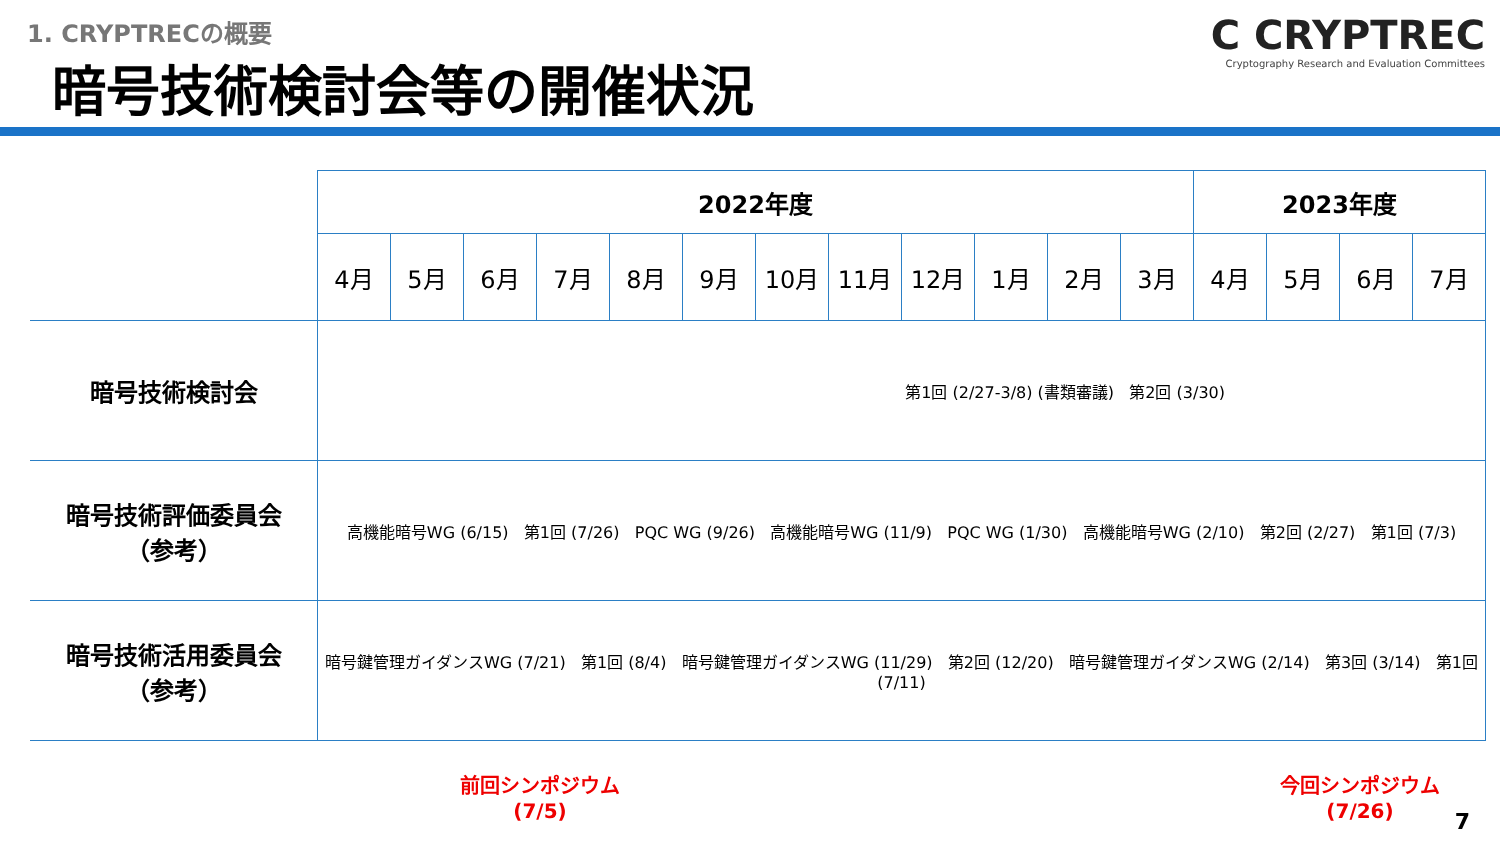1. CRYPTRECの概要
暗号技術検討会等の開催状況
C CRYPTREC
Cryptography Research and Evaluation Committees
| | 2022年度 | | | | | | | | | | | | 2023年度 | | | |
| | 4月 | 5月 | 6月 | 7月 | 8月 | 9月 | 10月 | 11月 | 12月 | 1月 | 2月 | 3月 | 4月 | 5月 | 6月 | 7月 |
| 暗号技術検討会 | 第1回 (2/27-3/8) (書類審議) 第2回 (3/30) | | | | | | | | | | | | | | | |
| 暗号技術評価委員会 （参考） | 高機能暗号WG (6/15) 第1回 (7/26) PQC WG (9/26) 高機能暗号WG (11/9) PQC WG (1/30) 高機能暗号WG (2/10) 第2回 (2/27) 第1回 (7/3) | | | | | | | | | | | | | | | |
| 暗号技術活用委員会 （参考） | 暗号鍵管理ガイダンスWG (7/21) 第1回 (8/4) 暗号鍵管理ガイダンスWG (11/29) 第2回 (12/20) 暗号鍵管理ガイダンスWG (2/14) 第3回 (3/14) 第1回 (7/11) | | | | | | | | | | | | | | | |
前回シンポジウム
(7/5)
今回シンポジウム
(7/26)
7